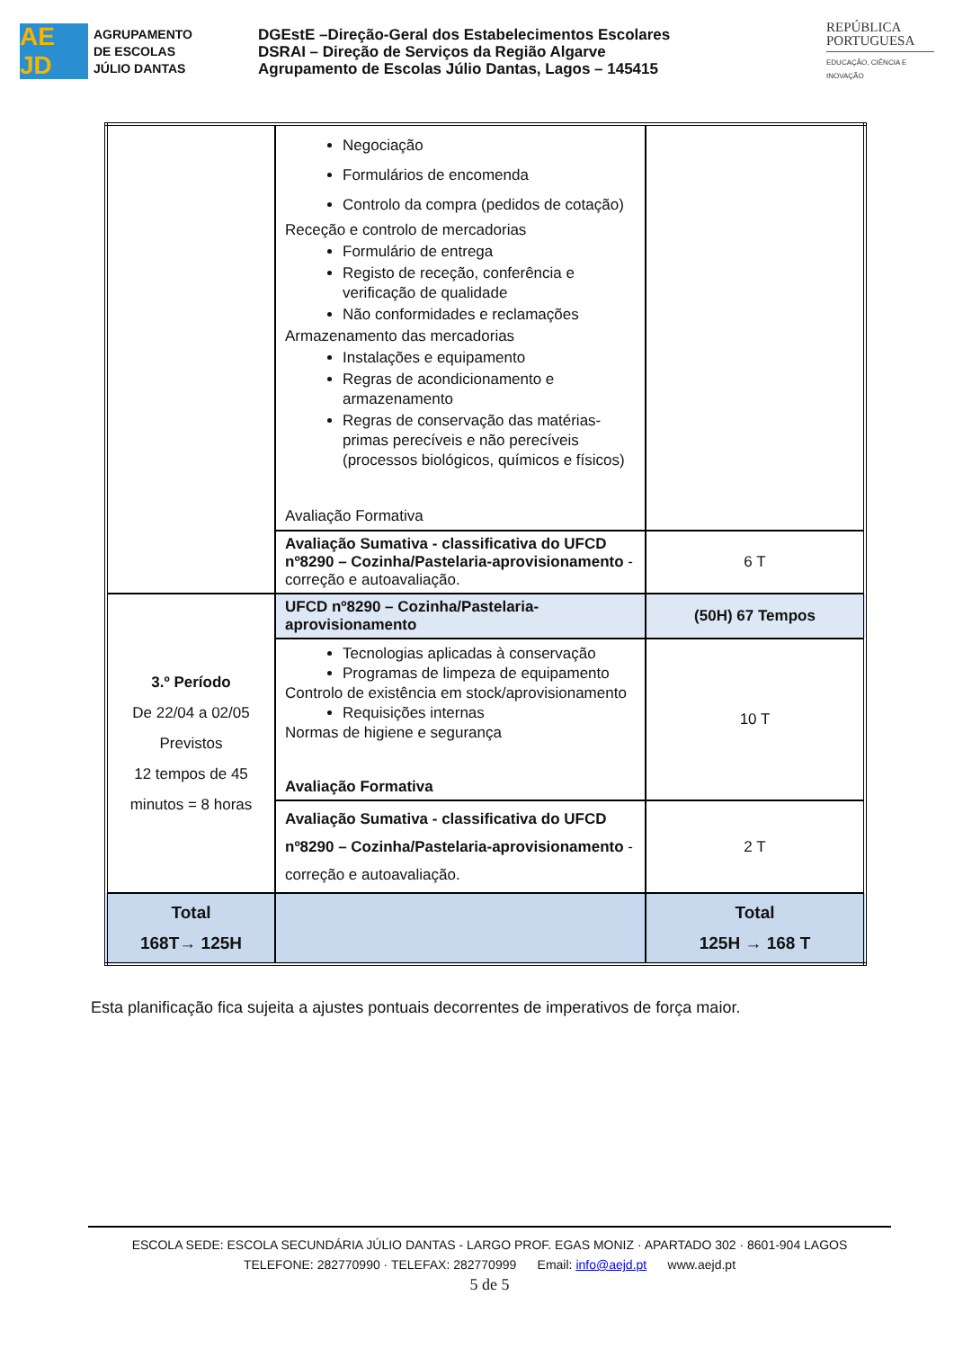AE JD
AGRUPAMENTO
DE ESCOLAS
JÚLIO DANTAS
DGEstE –Direção-Geral dos Estabelecimentos Escolares
DSRAI – Direção de Serviços da Região Algarve
Agrupamento de Escolas Júlio Dantas, Lagos – 145415
REPÚBLICA
PORTUGUESA
EDUCAÇÃO, CIÊNCIA E INOVAÇÃO
| | Negociação Formulários de encomenda Controlo da compra (pedidos de cotação) Receção e controlo de mercadorias Formulário de entrega Registo de receção, conferência e verificação de qualidade Não conformidades e reclamações Armazenamento das mercadorias Instalações e equipamento Regras de acondicionamento e armazenamento Regras de conservação das matérias-primas perecíveis e não perecíveis (processos biológicos, químicos e físicos) Avaliação Formativa | |
| | Avaliação Sumativa - classificativa do UFCD nº8290 – Cozinha/Pastelaria-aprovisionamento - correção e autoavaliação. | 6 T |
| 3.º Período De 22/04 a 02/05 Previstos 12 tempos de 45 minutos = 8 horas | UFCD nº8290 – Cozinha/Pastelaria-aprovisionamento | (50H) 67 Tempos |
| | Tecnologias aplicadas à conservação Programas de limpeza de equipamento Controlo de existência em stock/aprovisionamento Requisições internas Normas de higiene e segurança Avaliação Formativa | 10 T |
| | Avaliação Sumativa - classificativa do UFCD nº8290 – Cozinha/Pastelaria-aprovisionamento - correção e autoavaliação. | 2 T |
| Total 168T→ 125H | | Total 125H → 168 T |
Esta planificação fica sujeita a ajustes pontuais decorrentes de imperativos de força maior.
ESCOLA SEDE: ESCOLA SECUNDÁRIA JÚLIO DANTAS - LARGO PROF. EGAS MONIZ · APARTADO 302 · 8601-904 LAGOS
TELEFONE: 282770990 · TELEFAX: 282770999 Email: info@aejd.pt www.aejd.pt
5 de 5